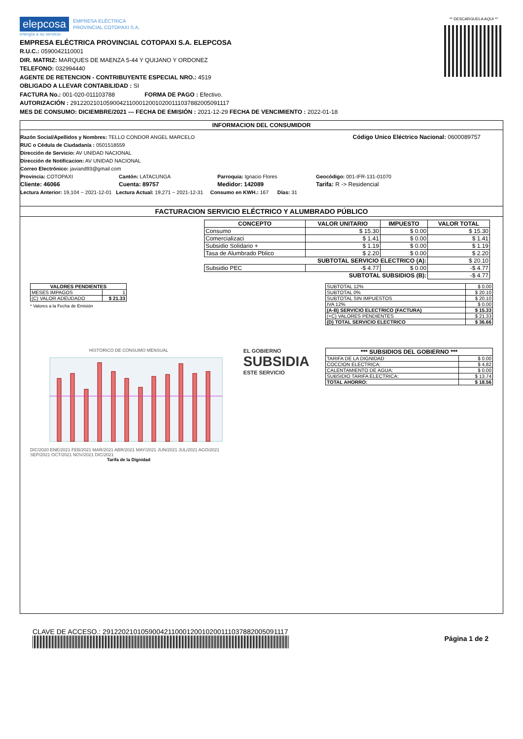elepcosa EMPRESA ELÉCTRICA
PROVINCIAL COTOPAXI S.A.
energía a su servicio
EMPRESA ELÉCTRICA PROVINCIAL COTOPAXI S.A. ELEPCOSA
R.U.C.: 0590042110001
DIR. MATRIZ: MARQUES DE MAENZA 5-44 Y QUIJANO Y ORDONEZ
TELEFONO: 032994440
AGENTE DE RETENCION - CONTRIBUYENTE ESPECIAL NRO.: 4519
OBLIGADO A LLEVAR CONTABILIDAD : SI
FACTURA No.: 001-020-011103788 FORMA DE PAGO : Efectivo.
AUTORIZACIÓN : 2912202101059004211000120010200111037882005091117
MES DE CONSUMO: DICIEMBRE/2021 --- FECHA DE EMISIÓN : 2021-12-29 FECHA DE VENCIMIENTO : 2022-01-18
** DESCARGUELA AQUI **
INFORMACION DEL CONSUMIDOR
Razón Social/Apellidos y Nombres: TELLO CONDOR ANGEL MARCELO Código Unico Eléctrico Nacional: 0600089757
RUC o Cédula de Ciudadanía : 0501518559
Dirección de Servicio: AV UNIDAD NACIONAL
Dirección de Notificacion: AV UNIDAD NACIONAL
Correo Electrónico: javiand93@gmail.com
Provincia: COTOPAXI Cantón: LATACUNGA Parroquia: Ignacio Flores Geocódigo: 001-IFR-131-01070
Cliente: 46066 Cuenta: 89757 Medidor: 142089 Tarifa: R -> Residencial
Lectura Anterior: 19,104 ~ 2021-12-01 Lectura Actual: 19,271 ~ 2021-12-31 Consumo en KWH.: 167 Días: 31
FACTURACION SERVICIO ELÉCTRICO Y ALUMBRADO PÚBLICO
| CONCEPTO | VALOR UNITARIO | IMPUESTO | VALOR TOTAL |
| --- | --- | --- | --- |
| Consumo | $ 15.30 | $ 0.00 | $ 15.30 |
| Comercializaci | $ 1.41 | $ 0.00 | $ 1.41 |
| Subsidio Solidario + | $ 1.19 | $ 0.00 | $ 1.19 |
| Tasa de Alumbrado Pblico | $ 2.20 | $ 0.00 | $ 2.20 |
| SUBTOTAL SERVICIO ELECTRICO (A): | | | $ 20.10 |
| Subsidio PEC | -$ 4.77 | $ 0.00 | -$ 4.77 |
| SUBTOTAL SUBSIDIOS (B): | | | -$ 4.77 |
| VALORES PENDIENTES | |
| --- | --- |
| MESES IMPAGOS | 1 |
| (C) VALOR ADEUDADO | $ 21.33 |
* Valores a la Fecha de Emisión
| SUBTOTAL 12% | $ 0.00 |
| SUBTOTAL 0% | $ 20.10 |
| SUBTOTAL SIN IMPUESTOS | $ 20.10 |
| IVA 12% | $ 0.00 |
| (A-B) SERVICIO ELECTRICO (FACTURA) | $ 15.33 |
| (+C) VALORES PENDIENTES | $ 21.33 |
| (D) TOTAL SERVICIO ELECTRICO | $ 36.66 |
HISTORICO DE CONSUMO MENSUAL
DIC/2020 ENE/2021 FEB/2021 MAR/2021 ABR/2021 MAY/2021 JUN/2021 JUL/2021 AGO/2021 SEP/2021 OCT/2021 NOV/2021 DIC/2021
Tarifa de la Dignidad
EL GOBIERNO
SUBSIDIA
ESTE SERVICIO
| *** SUBSIDIOS DEL GOBIERNO *** | |
| --- | --- |
| TARIFA DE LA DIGNIDAD | $ 0.00 |
| COCCION ELECTRICA: | $ 4.82 |
| CALENTAMIENTO DE AGUA: | $ 0.00 |
| SUBSIDIO TARIFA ELECTRICA: | $ 13.74 |
| TOTAL AHORRO: | $ 18.56 |
CLAVE DE ACCESO.: 2912202101059004211000120010200111037882005091117
Página 1 de 2